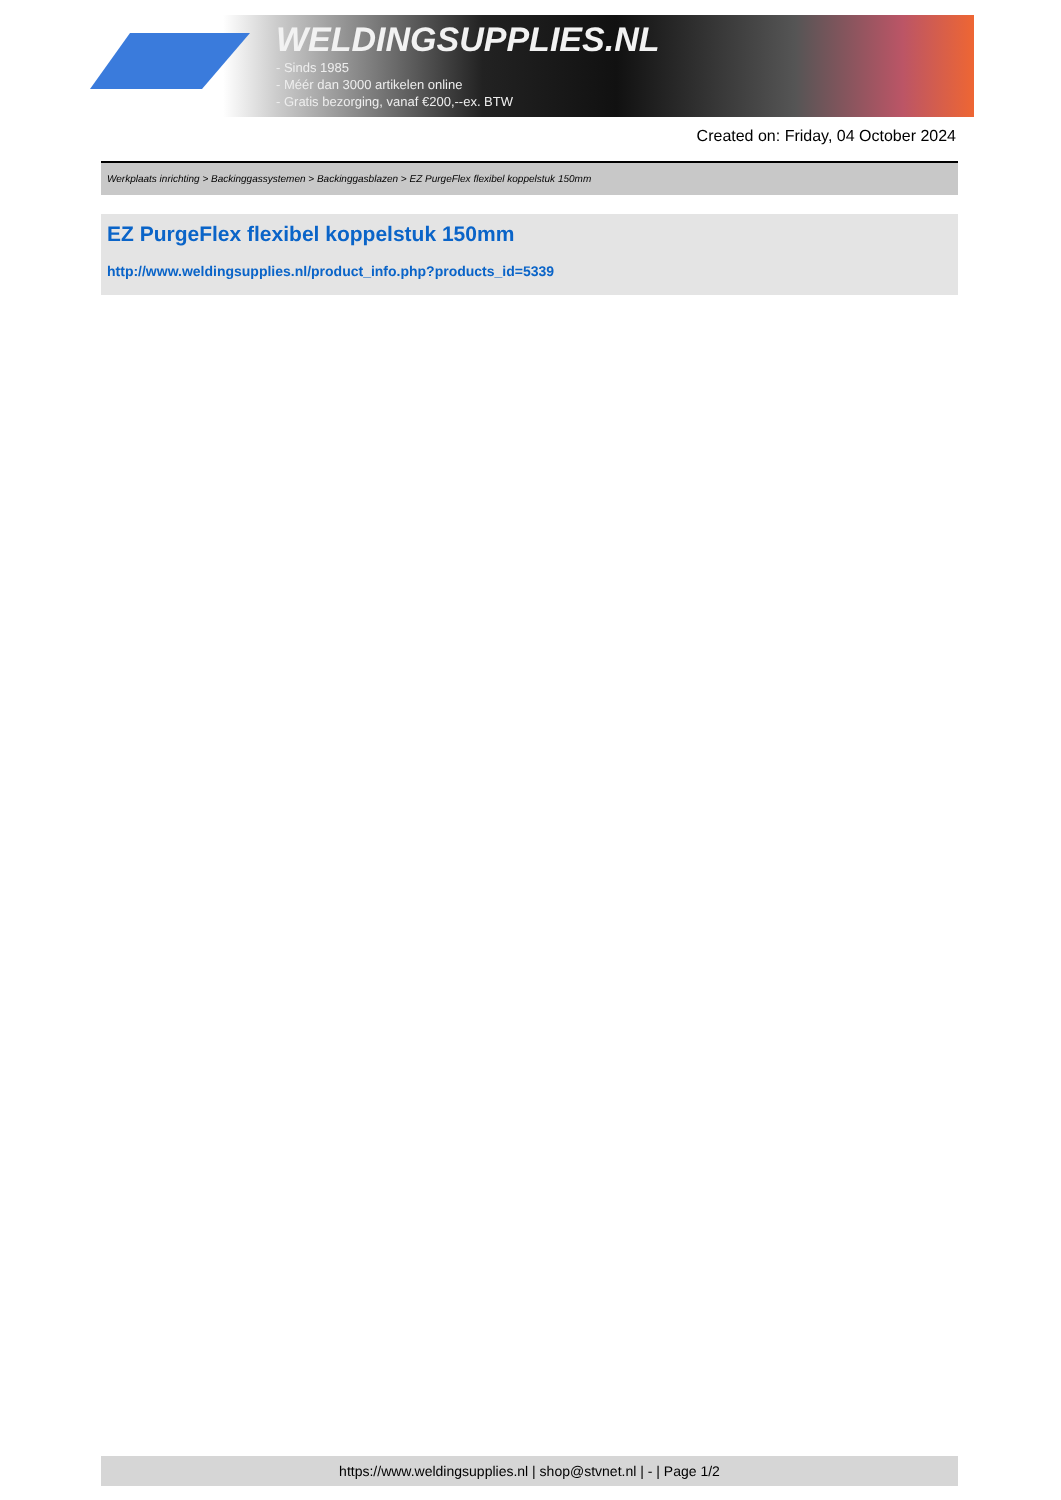WELDINGSUPPLIES.NL
- Sinds 1985
- Méér dan 3000 artikelen online
- Gratis bezorging, vanaf €200,--ex. BTW
Created on: Friday, 04 October 2024
Werkplaats inrichting > Backinggassystemen > Backinggasblazen > EZ PurgeFlex flexibel koppelstuk 150mm
EZ PurgeFlex flexibel koppelstuk 150mm
http://www.weldingsupplies.nl/product_info.php?products_id=5339
https://www.weldingsupplies.nl | shop@stvnet.nl | - | Page 1/2